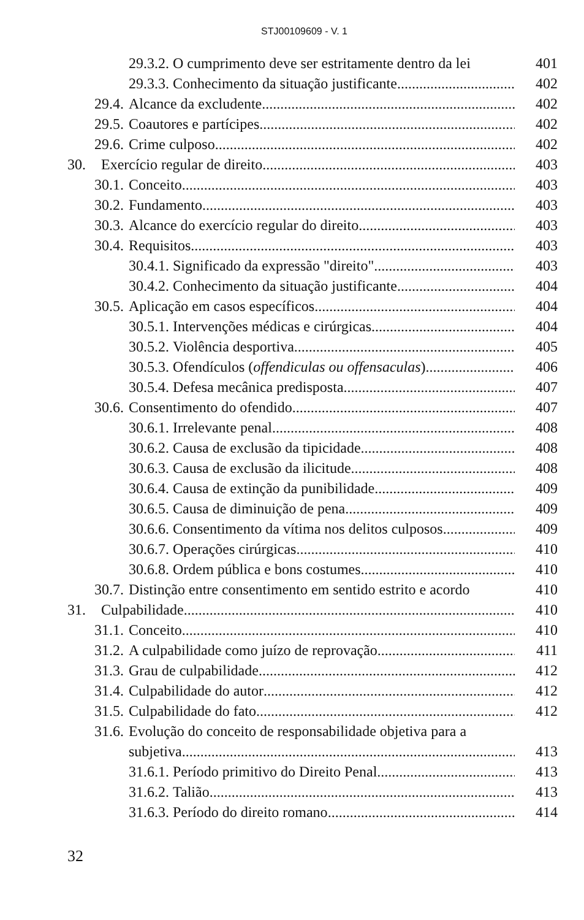STJ00109609 - V. 1
29.3.2. O cumprimento deve ser estritamente dentro da lei 401
29.3.3. Conhecimento da situação justificante 402
29.4. Alcance da excludente 402
29.5. Coautores e partícipes 402
29.6. Crime culposo 402
30. Exercício regular de direito 403
30.1. Conceito 403
30.2. Fundamento 403
30.3. Alcance do exercício regular do direito 403
30.4. Requisitos 403
30.4.1. Significado da expressão "direito" 403
30.4.2. Conhecimento da situação justificante 404
30.5. Aplicação em casos específicos 404
30.5.1. Intervenções médicas e cirúrgicas 404
30.5.2. Violência desportiva 405
30.5.3. Ofendículos (offendiculas ou offensaculas) 406
30.5.4. Defesa mecânica predisposta 407
30.6. Consentimento do ofendido 407
30.6.1. Irrelevante penal 408
30.6.2. Causa de exclusão da tipicidade 408
30.6.3. Causa de exclusão da ilicitude 408
30.6.4. Causa de extinção da punibilidade 409
30.6.5. Causa de diminuição de pena 409
30.6.6. Consentimento da vítima nos delitos culposos 409
30.6.7. Operações cirúrgicas 410
30.6.8. Ordem pública e bons costumes 410
30.7. Distinção entre consentimento em sentido estrito e acordo 410
31. Culpabilidade 410
31.1. Conceito 410
31.2. A culpabilidade como juízo de reprovação 411
31.3. Grau de culpabilidade 412
31.4. Culpabilidade do autor 412
31.5. Culpabilidade do fato 412
31.6. Evolução do conceito de responsabilidade objetiva para a
subjetiva 413
31.6.1. Período primitivo do Direito Penal 413
31.6.2. Talião 413
31.6.3. Período do direito romano 414
32